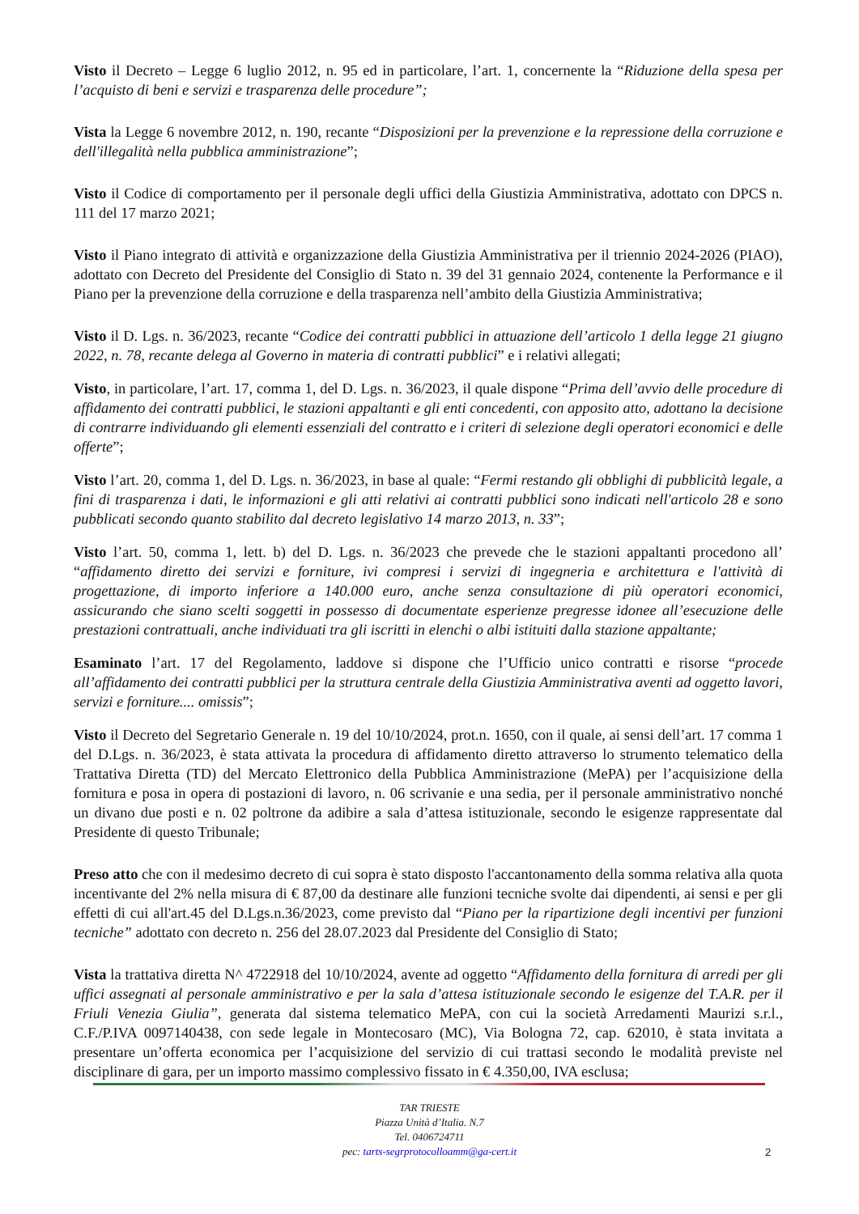Visto il Decreto – Legge 6 luglio 2012, n. 95 ed in particolare, l’art. 1, concernente la “Riduzione della spesa per l’acquisto di beni e servizi e trasparenza delle procedure”;
Vista la Legge 6 novembre 2012, n. 190, recante “Disposizioni per la prevenzione e la repressione della corruzione e dell'illegalità nella pubblica amministrazione”;
Visto il Codice di comportamento per il personale degli uffici della Giustizia Amministrativa, adottato con DPCS n. 111 del 17 marzo 2021;
Visto il Piano integrato di attività e organizzazione della Giustizia Amministrativa per il triennio 2024-2026 (PIAO), adottato con Decreto del Presidente del Consiglio di Stato n. 39 del 31 gennaio 2024, contenente la Performance e il Piano per la prevenzione della corruzione e della trasparenza nell’ambito della Giustizia Amministrativa;
Visto il D. Lgs. n. 36/2023, recante “Codice dei contratti pubblici in attuazione dell’articolo 1 della legge 21 giugno 2022, n. 78, recante delega al Governo in materia di contratti pubblici” e i relativi allegati;
Visto, in particolare, l’art. 17, comma 1, del D. Lgs. n. 36/2023, il quale dispone “Prima dell’avvio delle procedure di affidamento dei contratti pubblici, le stazioni appaltanti e gli enti concedenti, con apposito atto, adottano la decisione di contrarre individuando gli elementi essenziali del contratto e i criteri di selezione degli operatori economici e delle offerte”;
Visto l’art. 20, comma 1, del D. Lgs. n. 36/2023, in base al quale: “Fermi restando gli obblighi di pubblicità legale, a fini di trasparenza i dati, le informazioni e gli atti relativi ai contratti pubblici sono indicati nell'articolo 28 e sono pubblicati secondo quanto stabilito dal decreto legislativo 14 marzo 2013, n. 33”;
Visto l’art. 50, comma 1, lett. b) del D. Lgs. n. 36/2023 che prevede che le stazioni appaltanti procedono all’ “affidamento diretto dei servizi e forniture, ivi compresi i servizi di ingegneria e architettura e l'attività di progettazione, di importo inferiore a 140.000 euro, anche senza consultazione di più operatori economici, assicurando che siano scelti soggetti in possesso di documentate esperienze pregresse idonee all’esecuzione delle prestazioni contrattuali, anche individuati tra gli iscritti in elenchi o albi istituiti dalla stazione appaltante;
Esaminato l’art. 17 del Regolamento, laddove si dispone che l’Ufficio unico contratti e risorse “procede all’affidamento dei contratti pubblici per la struttura centrale della Giustizia Amministrativa aventi ad oggetto lavori, servizi e forniture.... omissis”;
Visto il Decreto del Segretario Generale n. 19 del 10/10/2024, prot.n. 1650, con il quale, ai sensi dell’art. 17 comma 1 del D.Lgs. n. 36/2023, è stata attivata la procedura di affidamento diretto attraverso lo strumento telematico della Trattativa Diretta (TD) del Mercato Elettronico della Pubblica Amministrazione (MePA) per l’acquisizione della fornitura e posa in opera di postazioni di lavoro, n. 06 scrivanie e una sedia, per il personale amministrativo nonché un divano due posti e n. 02 poltrone da adibire a sala d’attesa istituzionale, secondo le esigenze rappresentate dal Presidente di questo Tribunale;
Preso atto che con il medesimo decreto di cui sopra è stato disposto l'accantonamento della somma relativa alla quota incentivante del 2% nella misura di € 87,00 da destinare alle funzioni tecniche svolte dai dipendenti, ai sensi e per gli effetti di cui all'art.45 del D.Lgs.n.36/2023, come previsto dal “Piano per la ripartizione degli incentivi per funzioni tecniche” adottato con decreto n. 256 del 28.07.2023 dal Presidente del Consiglio di Stato;
Vista la trattativa diretta N^ 4722918 del 10/10/2024, avente ad oggetto “Affidamento della fornitura di arredi per gli uffici assegnati al personale amministrativo e per la sala d’attesa istituzionale secondo le esigenze del T.A.R. per il Friuli Venezia Giulia”, generata dal sistema telematico MePA, con cui la società Arredamenti Maurizi s.r.l., C.F./P.IVA 0097140438, con sede legale in Montecosaro (MC), Via Bologna 72, cap. 62010, è stata invitata a presentare un’offerta economica per l’acquisizione del servizio di cui trattasi secondo le modalità previste nel disciplinare di gara, per un importo massimo complessivo fissato in € 4.350,00, IVA esclusa;
TAR TRIESTE
Piazza Unità d’Italia. N.7
Tel. 0406724711
pec: tarts-segrprotocolloamm@ga-cert.it
2